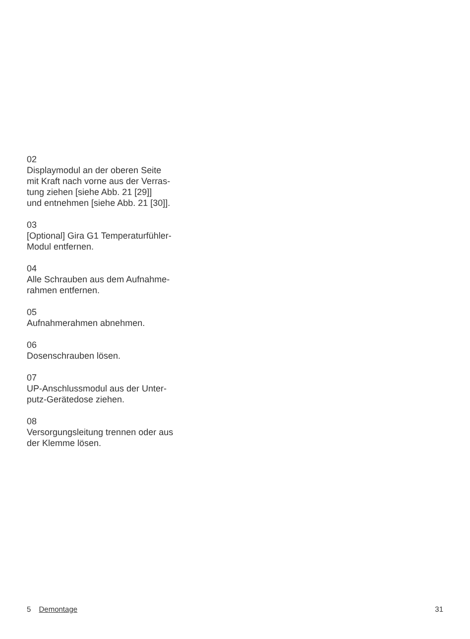02
Displaymodul an der oberen Seite
mit Kraft nach vorne aus der Verras-
tung ziehen [siehe Abb. 21 [29]]
und entnehmen [siehe Abb. 21 [30]].
03
[Optional] Gira G1 Temperaturfühler-
Modul entfernen.
04
Alle Schrauben aus dem Aufnahme-
rahmen entfernen.
05
Aufnahmerahmen abnehmen.
06
Dosenschrauben lösen.
07
UP-Anschlussmodul aus der Unter-
putz-Gerätedose ziehen.
08
Versorgungsleitung trennen oder aus
der Klemme lösen.
5 Demontage 31